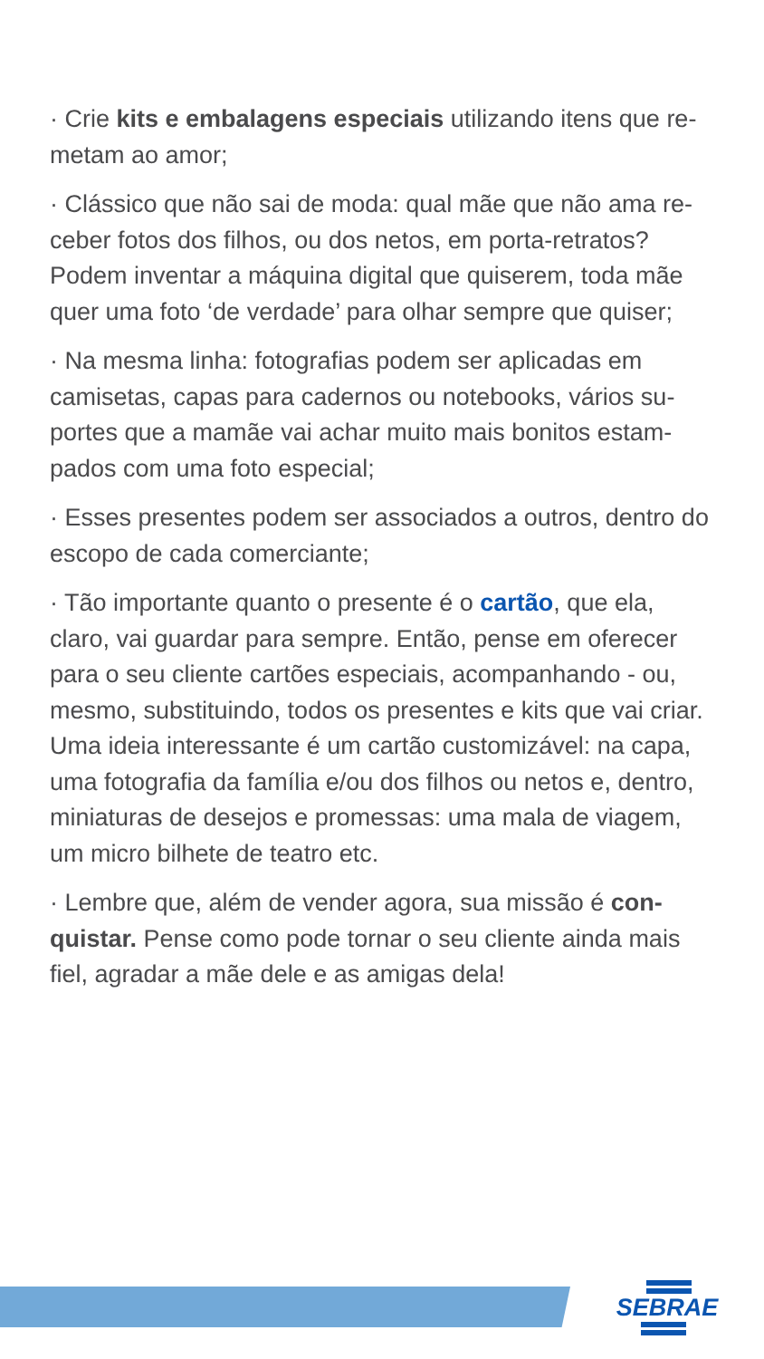· Crie kits e embalagens especiais utilizando itens que re­metam ao amor;
· Clássico que não sai de moda: qual mãe que não ama re­ceber fotos dos filhos, ou dos netos, em porta-retratos? Podem inventar a máquina digital que quiserem, toda mãe quer uma foto ‘de verdade’ para olhar sempre que quiser;
· Na mesma linha: fotografias podem ser aplicadas em camisetas, capas para cadernos ou notebooks, vários su­portes que a mamãe vai achar muito mais bonitos estam­pados com uma foto especial;
· Esses presentes podem ser associados a outros, dentro do escopo de cada comerciante;
· Tão importante quanto o presente é o cartão, que ela, claro, vai guardar para sempre. Então, pense em ofere­cer para o seu cliente cartões especiais, acompanhando - ou, mesmo, substituindo, todos os presentes e kits que vai criar. Uma ideia interessante é um cartão customizá­vel: na capa, uma fotografia da família e/ou dos filhos ou netos e, dentro, miniaturas de desejos e promessas: uma mala de viagem, um micro bilhete de teatro etc.
· Lembre que, além de vender agora, sua missão é con­quistar. Pense como pode tornar o seu cliente ainda mais fiel, agradar a mãe dele e as amigas dela!
SEBRAE